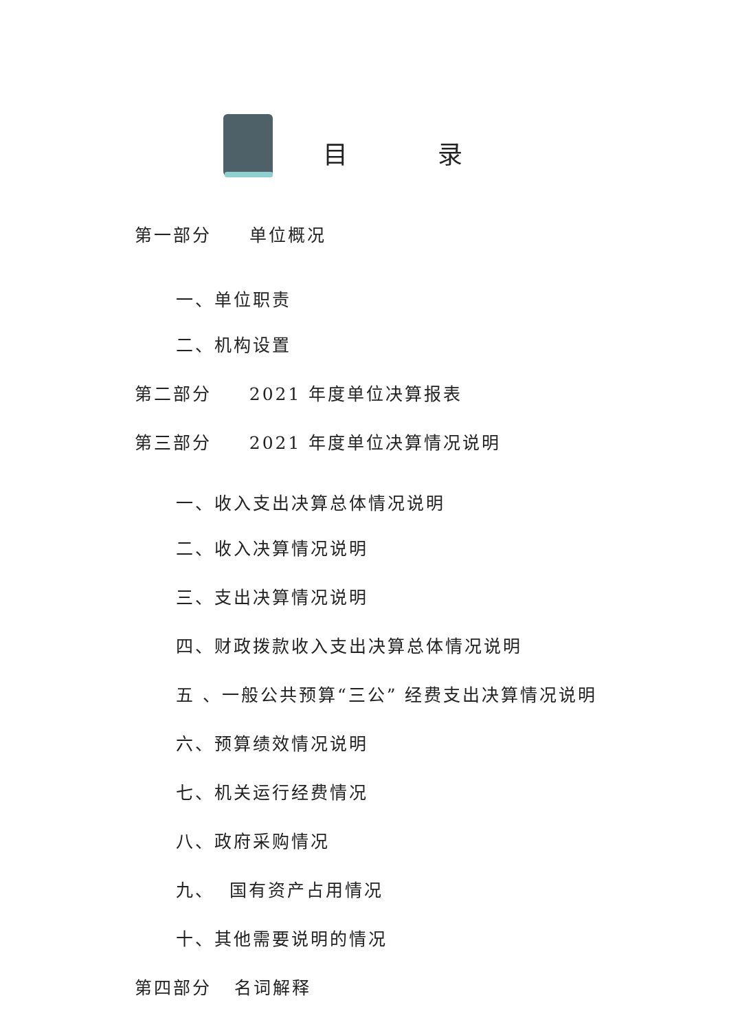目 录
第一部分 单位概况
一、单位职责
二、机构设置
第二部分 2021 年度单位决算报表
第三部分 2021 年度单位决算情况说明
一、收入支出决算总体情况说明
二、收入决算情况说明
三、支出决算情况说明
四、财政拨款收入支出决算总体情况说明
五 、一般公共预算“三公” 经费支出决算情况说明
六、预算绩效情况说明
七、机关运行经费情况
八、政府采购情况
九、 国有资产占用情况
十、其他需要说明的情况
第四部分 名词解释